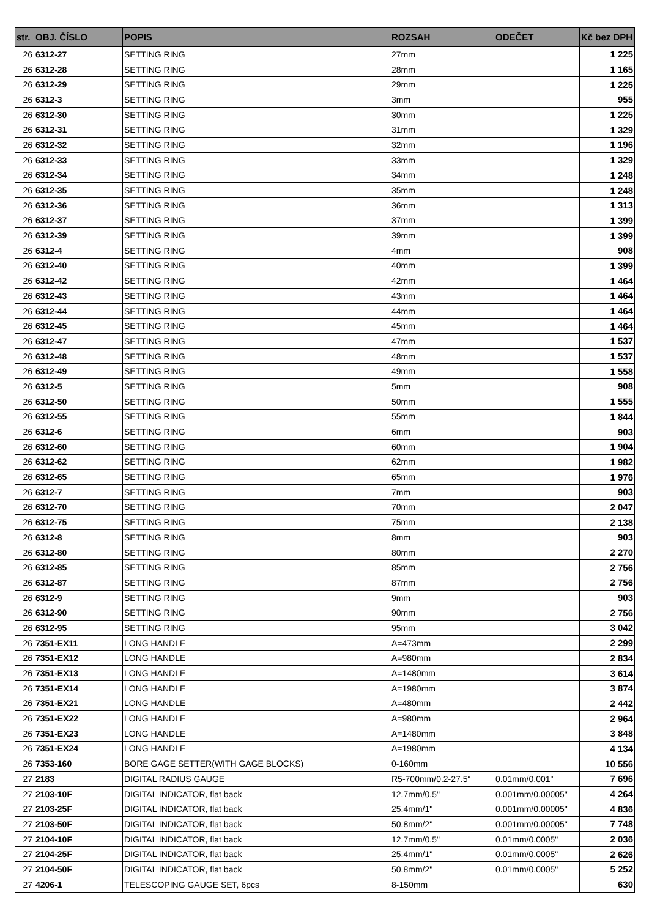| str. | OBJ. ČÍSLO | POPIS | ROZSAH | ODEČET | Kč bez DPH |
| --- | --- | --- | --- | --- | --- |
| 26 | 6312-27 | SETTING RING | 27mm | | 1 225 |
| 26 | 6312-28 | SETTING RING | 28mm | | 1 165 |
| 26 | 6312-29 | SETTING RING | 29mm | | 1 225 |
| 26 | 6312-3 | SETTING RING | 3mm | | 955 |
| 26 | 6312-30 | SETTING RING | 30mm | | 1 225 |
| 26 | 6312-31 | SETTING RING | 31mm | | 1 329 |
| 26 | 6312-32 | SETTING RING | 32mm | | 1 196 |
| 26 | 6312-33 | SETTING RING | 33mm | | 1 329 |
| 26 | 6312-34 | SETTING RING | 34mm | | 1 248 |
| 26 | 6312-35 | SETTING RING | 35mm | | 1 248 |
| 26 | 6312-36 | SETTING RING | 36mm | | 1 313 |
| 26 | 6312-37 | SETTING RING | 37mm | | 1 399 |
| 26 | 6312-39 | SETTING RING | 39mm | | 1 399 |
| 26 | 6312-4 | SETTING RING | 4mm | | 908 |
| 26 | 6312-40 | SETTING RING | 40mm | | 1 399 |
| 26 | 6312-42 | SETTING RING | 42mm | | 1 464 |
| 26 | 6312-43 | SETTING RING | 43mm | | 1 464 |
| 26 | 6312-44 | SETTING RING | 44mm | | 1 464 |
| 26 | 6312-45 | SETTING RING | 45mm | | 1 464 |
| 26 | 6312-47 | SETTING RING | 47mm | | 1 537 |
| 26 | 6312-48 | SETTING RING | 48mm | | 1 537 |
| 26 | 6312-49 | SETTING RING | 49mm | | 1 558 |
| 26 | 6312-5 | SETTING RING | 5mm | | 908 |
| 26 | 6312-50 | SETTING RING | 50mm | | 1 555 |
| 26 | 6312-55 | SETTING RING | 55mm | | 1 844 |
| 26 | 6312-6 | SETTING RING | 6mm | | 903 |
| 26 | 6312-60 | SETTING RING | 60mm | | 1 904 |
| 26 | 6312-62 | SETTING RING | 62mm | | 1 982 |
| 26 | 6312-65 | SETTING RING | 65mm | | 1 976 |
| 26 | 6312-7 | SETTING RING | 7mm | | 903 |
| 26 | 6312-70 | SETTING RING | 70mm | | 2 047 |
| 26 | 6312-75 | SETTING RING | 75mm | | 2 138 |
| 26 | 6312-8 | SETTING RING | 8mm | | 903 |
| 26 | 6312-80 | SETTING RING | 80mm | | 2 270 |
| 26 | 6312-85 | SETTING RING | 85mm | | 2 756 |
| 26 | 6312-87 | SETTING RING | 87mm | | 2 756 |
| 26 | 6312-9 | SETTING RING | 9mm | | 903 |
| 26 | 6312-90 | SETTING RING | 90mm | | 2 756 |
| 26 | 6312-95 | SETTING RING | 95mm | | 3 042 |
| 26 | 7351-EX11 | LONG HANDLE | A=473mm | | 2 299 |
| 26 | 7351-EX12 | LONG HANDLE | A=980mm | | 2 834 |
| 26 | 7351-EX13 | LONG HANDLE | A=1480mm | | 3 614 |
| 26 | 7351-EX14 | LONG HANDLE | A=1980mm | | 3 874 |
| 26 | 7351-EX21 | LONG HANDLE | A=480mm | | 2 442 |
| 26 | 7351-EX22 | LONG HANDLE | A=980mm | | 2 964 |
| 26 | 7351-EX23 | LONG HANDLE | A=1480mm | | 3 848 |
| 26 | 7351-EX24 | LONG HANDLE | A=1980mm | | 4 134 |
| 26 | 7353-160 | BORE GAGE SETTER(WITH GAGE BLOCKS) | 0-160mm | | 10 556 |
| 27 | 2183 | DIGITAL RADIUS GAUGE | R5-700mm/0.2-27.5“ | 0.01mm/0.001" | 7 696 |
| 27 | 2103-10F | DIGITAL INDICATOR, flat back | 12.7mm/0.5" | 0.001mm/0.00005" | 4 264 |
| 27 | 2103-25F | DIGITAL INDICATOR, flat back | 25.4mm/1" | 0.001mm/0.00005" | 4 836 |
| 27 | 2103-50F | DIGITAL INDICATOR, flat back | 50.8mm/2" | 0.001mm/0.00005" | 7 748 |
| 27 | 2104-10F | DIGITAL INDICATOR, flat back | 12.7mm/0.5" | 0.01mm/0.0005" | 2 036 |
| 27 | 2104-25F | DIGITAL INDICATOR, flat back | 25.4mm/1" | 0.01mm/0.0005" | 2 626 |
| 27 | 2104-50F | DIGITAL INDICATOR, flat back | 50.8mm/2" | 0.01mm/0.0005" | 5 252 |
| 27 | 4206-1 | TELESCOPING GAUGE SET, 6pcs | 8-150mm | | 630 |